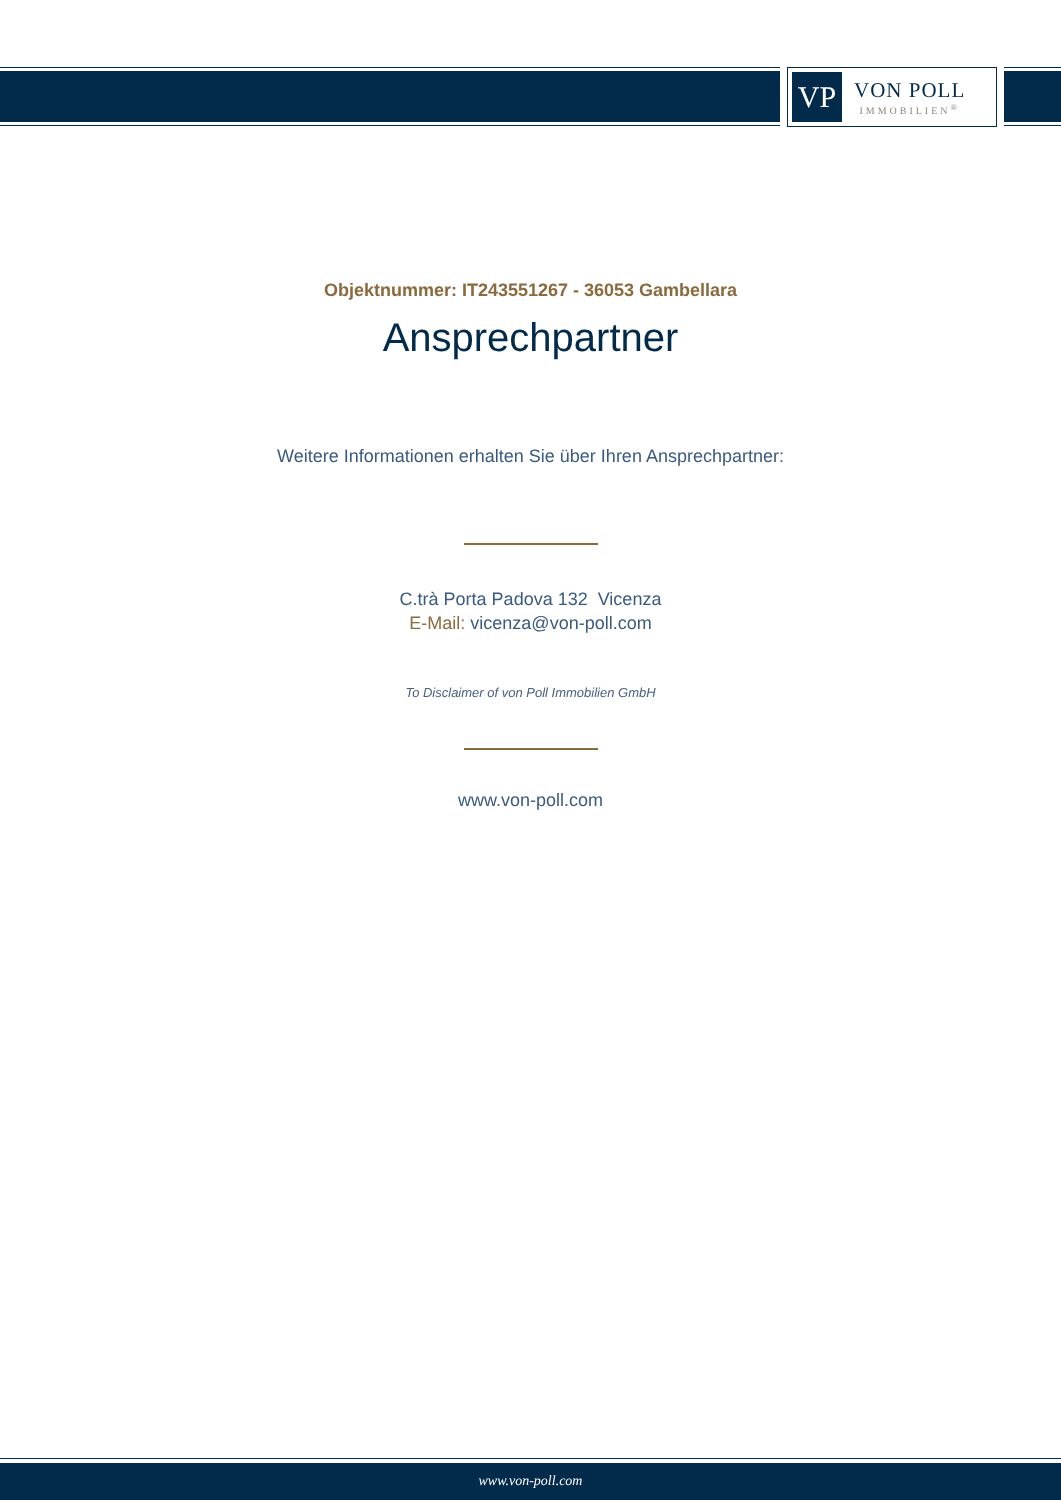VP
VON POLL
IMMOBILIEN<sup>®</sup>
Objektnummer: IT243551267 - 36053 Gambellara
Ansprechpartner
Weitere Informationen erhalten Sie über Ihren Ansprechpartner:
C.trà Porta Padova 132 Vicenza
E-Mail: vicenza@von-poll.com
To Disclaimer of von Poll Immobilien GmbH
www.von-poll.com
www.von-poll.com